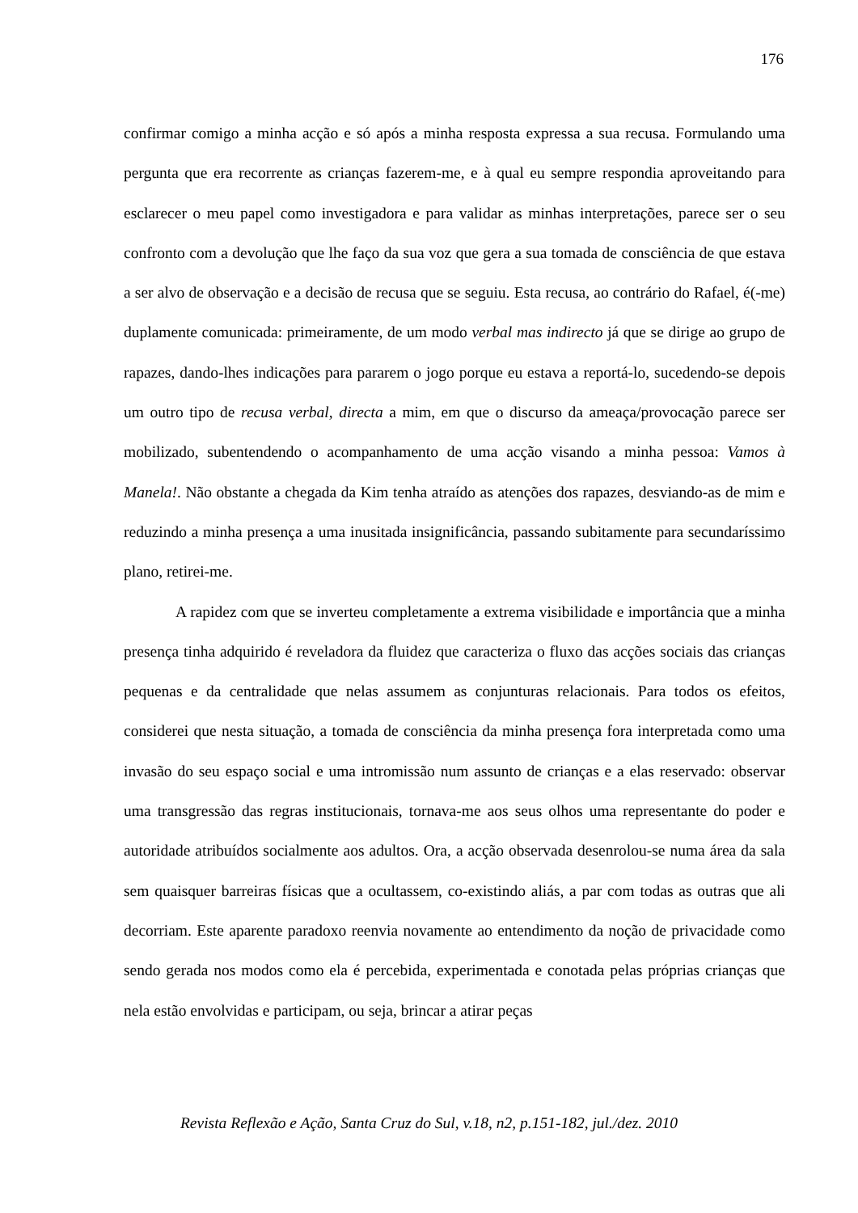176
confirmar comigo a minha acção e só após a minha resposta expressa a sua recusa. Formulando uma pergunta que era recorrente as crianças fazerem-me, e à qual eu sempre respondia aproveitando para esclarecer o meu papel como investigadora e para validar as minhas interpretações, parece ser o seu confronto com a devolução que lhe faço da sua voz que gera a sua tomada de consciência de que estava a ser alvo de observação e a decisão de recusa que se seguiu. Esta recusa, ao contrário do Rafael, é(-me) duplamente comunicada: primeiramente, de um modo verbal mas indirecto já que se dirige ao grupo de rapazes, dando-lhes indicações para pararem o jogo porque eu estava a reportá-lo, sucedendo-se depois um outro tipo de recusa verbal, directa a mim, em que o discurso da ameaça/provocação parece ser mobilizado, subentendendo o acompanhamento de uma acção visando a minha pessoa: Vamos à Manela!. Não obstante a chegada da Kim tenha atraído as atenções dos rapazes, desviando-as de mim e reduzindo a minha presença a uma inusitada insignificância, passando subitamente para secundaríssimo plano, retirei-me.
A rapidez com que se inverteu completamente a extrema visibilidade e importância que a minha presença tinha adquirido é reveladora da fluidez que caracteriza o fluxo das acções sociais das crianças pequenas e da centralidade que nelas assumem as conjunturas relacionais. Para todos os efeitos, considerei que nesta situação, a tomada de consciência da minha presença fora interpretada como uma invasão do seu espaço social e uma intromissão num assunto de crianças e a elas reservado: observar uma transgressão das regras institucionais, tornava-me aos seus olhos uma representante do poder e autoridade atribuídos socialmente aos adultos. Ora, a acção observada desenrolou-se numa área da sala sem quaisquer barreiras físicas que a ocultassem, co-existindo aliás, a par com todas as outras que ali decorriam. Este aparente paradoxo reenvia novamente ao entendimento da noção de privacidade como sendo gerada nos modos como ela é percebida, experimentada e conotada pelas próprias crianças que nela estão envolvidas e participam, ou seja, brincar a atirar peças
Revista Reflexão e Ação, Santa Cruz do Sul, v.18, n2, p.151-182, jul./dez. 2010